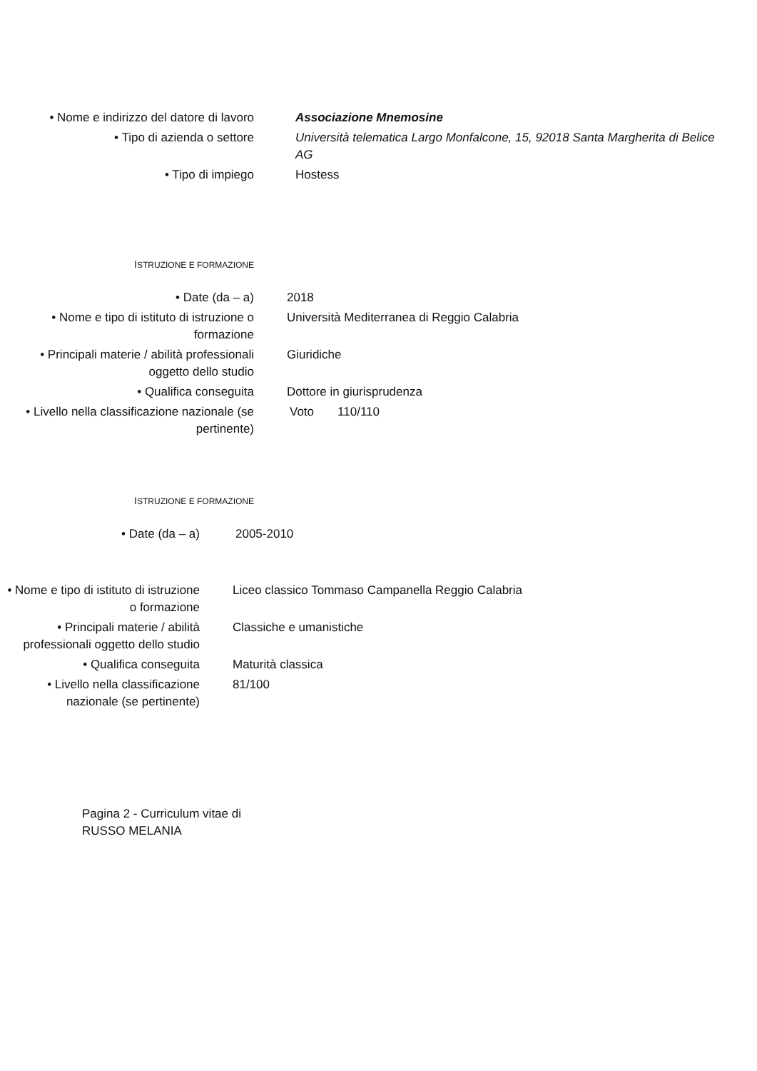• Nome e indirizzo del datore di lavoro
Associazione Mnemosine
• Tipo di azienda o settore Università telematica Largo Monfalcone, 15, 92018 Santa Margherita di Belice AG
• Tipo di impiego Hostess
ISTRUZIONE E FORMAZIONE
• Date (da – a) 2018
• Nome e tipo di istituto di istruzione o formazione
Università Mediterranea di Reggio Calabria
• Principali materie / abilità professionali oggetto dello studio
Giuridiche
• Qualifica conseguita Dottore in giurisprudenza
• Livello nella classificazione nazionale (se pertinente)
Voto 110/110
ISTRUZIONE E FORMAZIONE
• Date (da – a) 2005-2010
• Nome e tipo di istituto di istruzione o formazione
Liceo classico Tommaso Campanella Reggio Calabria
• Principali materie / abilità professionali oggetto dello studio
Classiche e umanistiche
• Qualifica conseguita Maturità classica
• Livello nella classificazione nazionale (se pertinente)
81/100
Pagina 2 - Curriculum vitae di RUSSO MELANIA